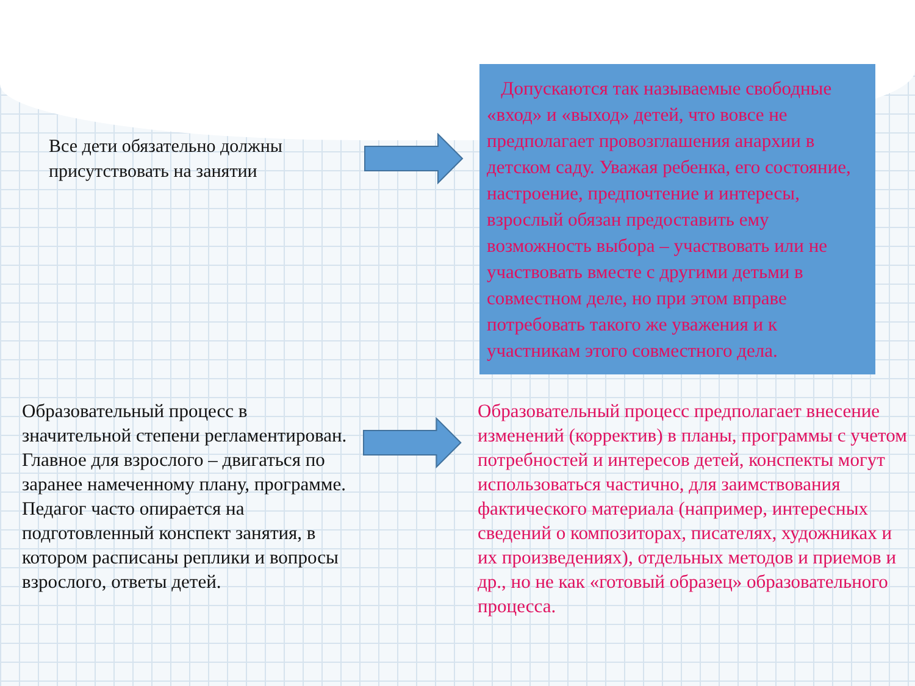Все дети обязательно должны присутствовать на занятии
Допускаются так называемые свободные «вход» и «выход» детей, что вовсе не предполагает провозглашения анархии в детском саду. Уважая ребенка, его состояние, настроение, предпочтение и интересы, взрослый обязан предоставить ему возможность выбора – участвовать или не участвовать вместе с другими детьми в совместном деле, но при этом вправе потребовать такого же уважения и к участникам этого совместного дела.
Образовательный процесс в значительной степени регламентирован. Главное для взрослого – двигаться по заранее намеченному плану, программе. Педагог часто опирается на подготовленный конспект занятия, в котором расписаны реплики и вопросы взрослого, ответы детей.
Образовательный процесс предполагает внесение изменений (корректив) в планы, программы с учетом потребностей и интересов детей, конспекты могут использоваться частично, для заимствования фактического материала (например, интересных сведений о композиторах, писателях, художниках и их произведениях), отдельных методов и приемов и др., но не как «готовый образец» образовательного процесса.